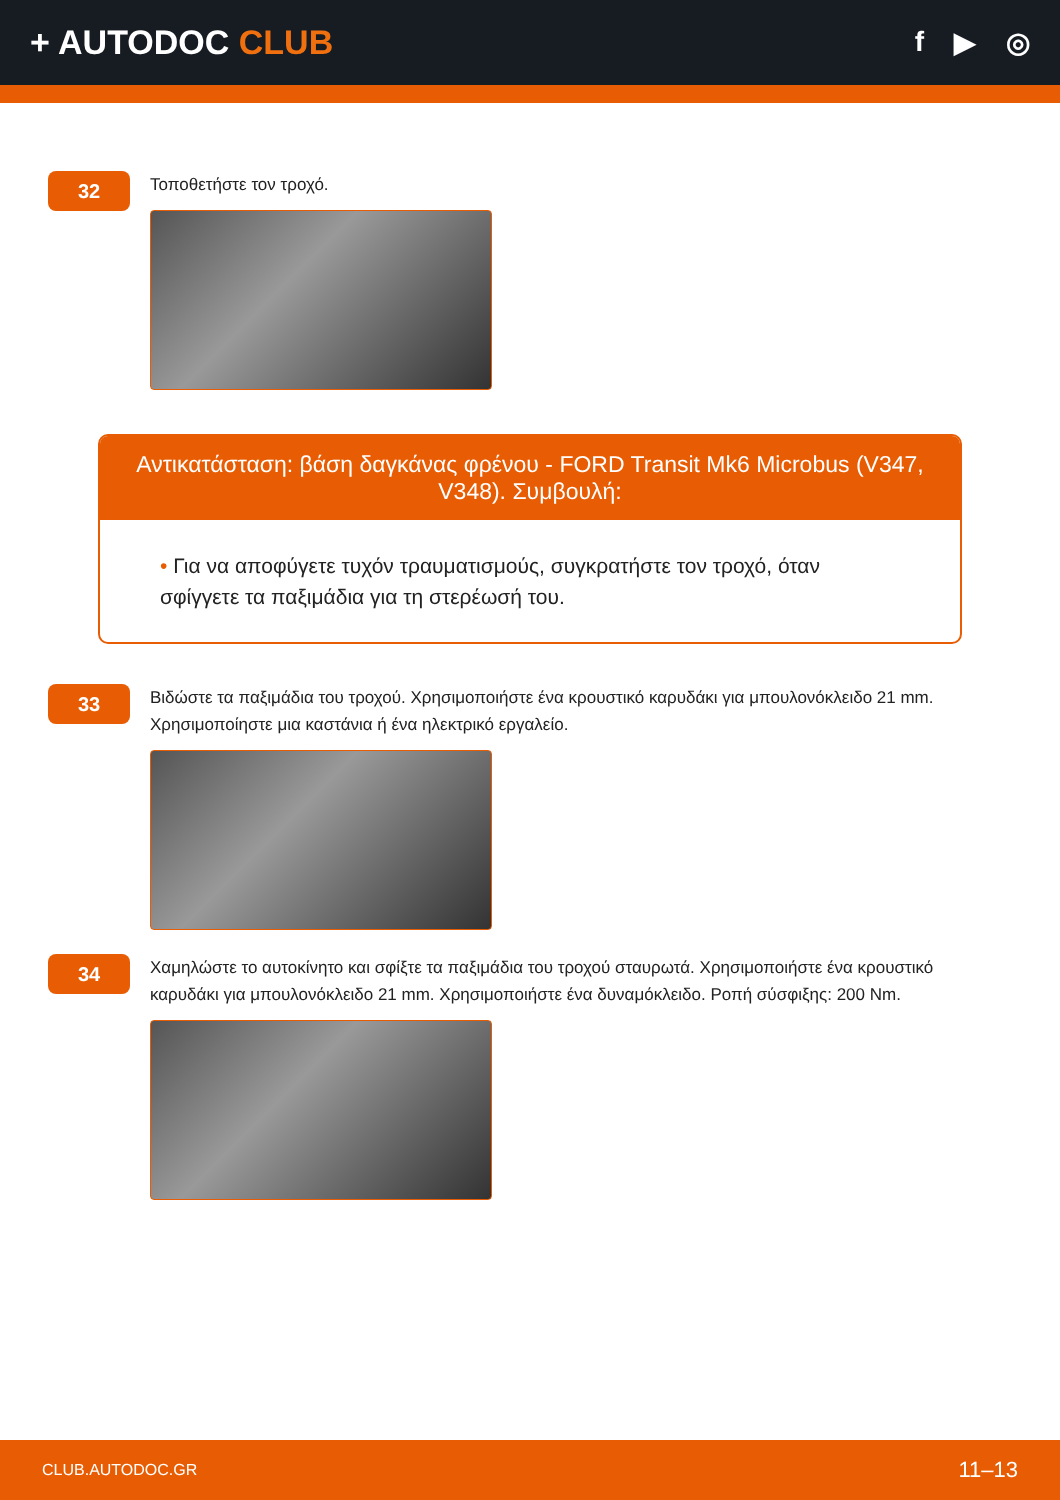+ AUTODOC CLUB
f ▶ ◎
32
Τοποθετήστε τον τροχό.
Αντικατάσταση: βάση δαγκάνας φρένου - FORD Transit Mk6 Microbus (V347, V348). Συμβουλή:
• Για να αποφύγετε τυχόν τραυματισμούς, συγκρατήστε τον τροχό, όταν σφίγγετε τα παξιμάδια για τη στερέωσή του.
33
Βιδώστε τα παξιμάδια του τροχού. Χρησιμοποιήστε ένα κρουστικό καρυδάκι για μπουλονόκλειδο 21 mm. Χρησιμοποίηστε μια καστάνια ή ένα ηλεκτρικό εργαλείο.
34
Χαμηλώστε το αυτοκίνητο και σφίξτε τα παξιμάδια του τροχού σταυρωτά. Χρησιμοποιήστε ένα κρουστικό καρυδάκι για μπουλονόκλειδο 21 mm. Χρησιμοποιήστε ένα δυναμόκλειδο. Ροπή σύσφιξης: 200 Nm.
CLUB.AUTODOC.GR 11–13